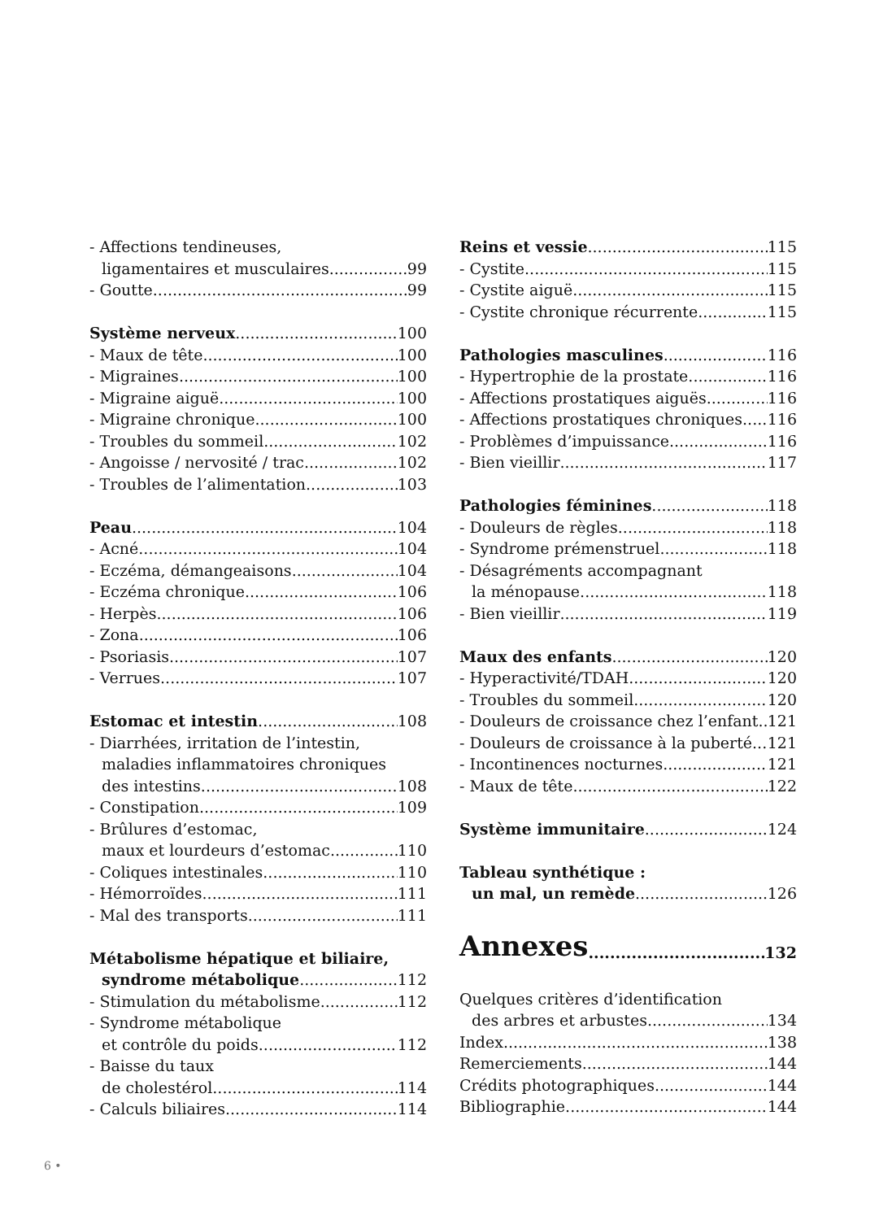- Affections tendineuses,
ligamentaires et musculaires 99
- Goutte 99
Système nerveux 100
- Maux de tête 100
- Migraines 100
- Migraine aiguë 100
- Migraine chronique 100
- Troubles du sommeil 102
- Angoisse / nervosité / trac 102
- Troubles de l’alimentation 103
Peau 104
- Acné 104
- Eczéma, démangeaisons 104
- Eczéma chronique 106
- Herpès 106
- Zona 106
- Psoriasis 107
- Verrues 107
Estomac et intestin 108
- Diarrhées, irritation de l’intestin,
maladies inflammatoires chroniques
des intestins 108
- Constipation 109
- Brûlures d’estomac,
maux et lourdeurs d’estomac 110
- Coliques intestinales 110
- Hémorroïdes 111
- Mal des transports 111
Métabolisme hépatique et biliaire,
syndrome métabolique 112
- Stimulation du métabolisme 112
- Syndrome métabolique
et contrôle du poids 112
- Baisse du taux
de cholestérol 114
- Calculs biliaires 114
Reins et vessie 115
- Cystite 115
- Cystite aiguë 115
- Cystite chronique récurrente 115
Pathologies masculines 116
- Hypertrophie de la prostate 116
- Affections prostatiques aiguës 116
- Affections prostatiques chroniques 116
- Problèmes d’impuissance 116
- Bien vieillir 117
Pathologies féminines 118
- Douleurs de règles 118
- Syndrome prémenstruel 118
- Désagréments accompagnant
la ménopause 118
- Bien vieillir 119
Maux des enfants 120
- Hyperactivité/TDAH 120
- Troubles du sommeil 120
- Douleurs de croissance chez l’enfant 121
- Douleurs de croissance à la puberté 121
- Incontinences nocturnes 121
- Maux de tête 122
Système immunitaire 124
Tableau synthétique :
un mal, un remède 126
Annexes 132
Quelques critères d’identification
des arbres et arbustes 134
Index 138
Remerciements 144
Crédits photographiques 144
Bibliographie 144
6 •